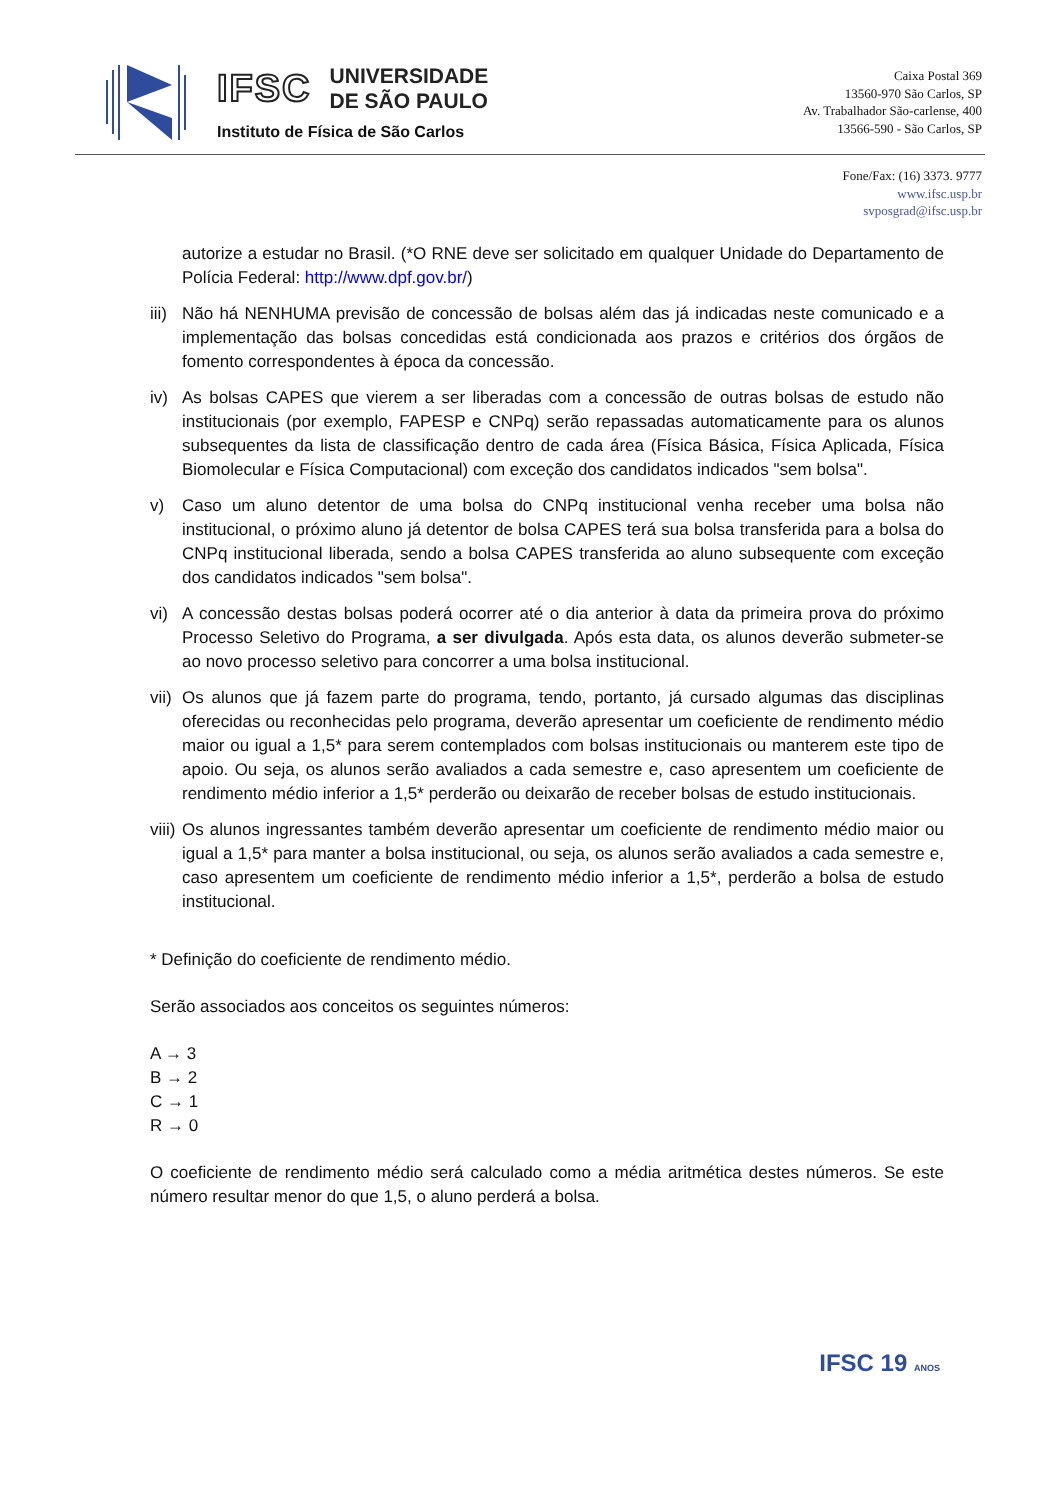IFSC
UNIVERSIDADE
DE SÃO PAULO
Instituto de Física de São Carlos
Caixa Postal 369
13560-970 São Carlos, SP
Av. Trabalhador São-carlense, 400
13566-590 - São Carlos, SP
Fone/Fax: (16) 3373. 9777
www.ifsc.usp.br
svposgrad@ifsc.usp.br
autorize a estudar no Brasil. (*O RNE deve ser solicitado em qualquer Unidade do Departamento de Polícia Federal: http://www.dpf.gov.br/)
iii) Não há NENHUMA previsão de concessão de bolsas além das já indicadas neste comunicado e a implementação das bolsas concedidas está condicionada aos prazos e critérios dos órgãos de fomento correspondentes à época da concessão.
iv) As bolsas CAPES que vierem a ser liberadas com a concessão de outras bolsas de estudo não institucionais (por exemplo, FAPESP e CNPq) serão repassadas automaticamente para os alunos subsequentes da lista de classificação dentro de cada área (Física Básica, Física Aplicada, Física Biomolecular e Física Computacional) com exceção dos candidatos indicados "sem bolsa".
v) Caso um aluno detentor de uma bolsa do CNPq institucional venha receber uma bolsa não institucional, o próximo aluno já detentor de bolsa CAPES terá sua bolsa transferida para a bolsa do CNPq institucional liberada, sendo a bolsa CAPES transferida ao aluno subsequente com exceção dos candidatos indicados "sem bolsa".
vi) A concessão destas bolsas poderá ocorrer até o dia anterior à data da primeira prova do próximo Processo Seletivo do Programa, a ser divulgada. Após esta data, os alunos deverão submeter-se ao novo processo seletivo para concorrer a uma bolsa institucional.
vii) Os alunos que já fazem parte do programa, tendo, portanto, já cursado algumas das disciplinas oferecidas ou reconhecidas pelo programa, deverão apresentar um coeficiente de rendimento médio maior ou igual a 1,5* para serem contemplados com bolsas institucionais ou manterem este tipo de apoio. Ou seja, os alunos serão avaliados a cada semestre e, caso apresentem um coeficiente de rendimento médio inferior a 1,5* perderão ou deixarão de receber bolsas de estudo institucionais.
viii) Os alunos ingressantes também deverão apresentar um coeficiente de rendimento médio maior ou igual a 1,5* para manter a bolsa institucional, ou seja, os alunos serão avaliados a cada semestre e, caso apresentem um coeficiente de rendimento médio inferior a 1,5*, perderão a bolsa de estudo institucional.
* Definição do coeficiente de rendimento médio.
Serão associados aos conceitos os seguintes números:
A → 3
B → 2
C → 1
R → 0
O coeficiente de rendimento médio será calculado como a média aritmética destes números. Se este número resultar menor do que 1,5, o aluno perderá a bolsa.
IFSC 19 ANOS